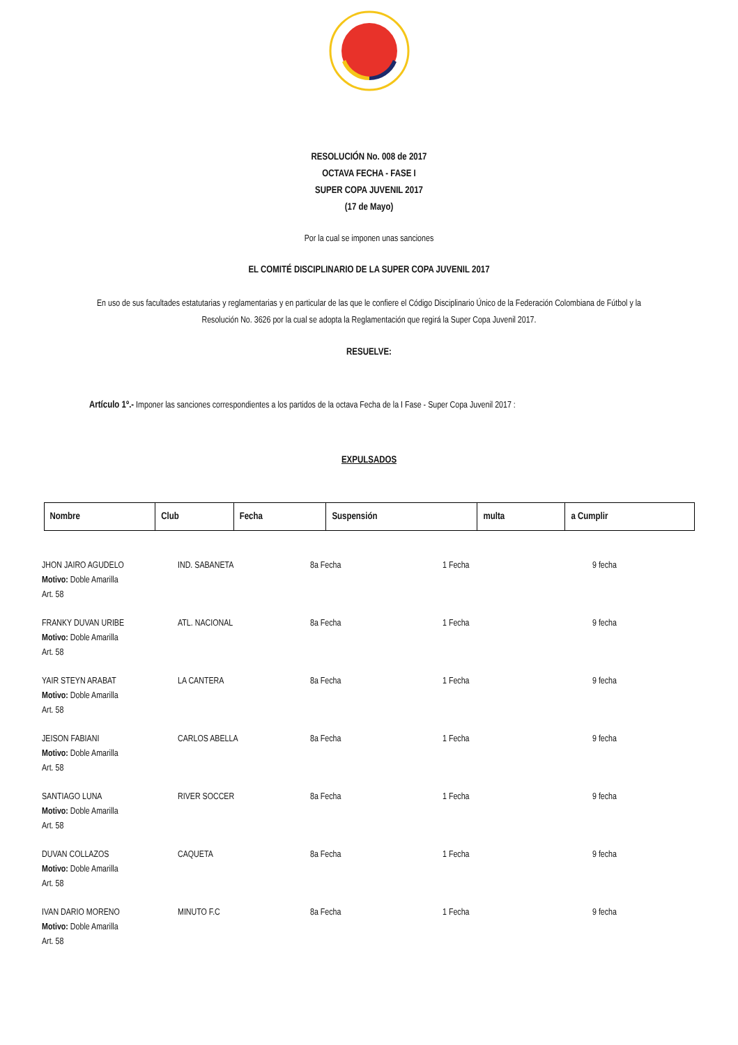RESOLUCIÓN No. 008 de 2017
OCTAVA FECHA - FASE I
SUPER COPA JUVENIL 2017
(17 de Mayo)
Por la cual se imponen unas sanciones
EL COMITÉ DISCIPLINARIO DE LA SUPER COPA JUVENIL 2017
En uso de sus facultades estatutarias y reglamentarias y en particular de las que le confiere el Código Disciplinario Único de la Federación Colombiana de Fútbol y la Resolución No. 3626 por la cual se adopta la Reglamentación que regirá la Super Copa Juvenil 2017.
RESUELVE:
Artículo 1º.- Imponer las sanciones correspondientes a los partidos de la octava Fecha de la I Fase - Super Copa Juvenil 2017 :
EXPULSADOS
| Nombre | Club | Fecha | Suspensión | multa | a Cumplir |
| --- | --- | --- | --- | --- | --- |
| JHON JAIRO AGUDELO Motivo: Doble Amarilla Art. 58 | IND. SABANETA | 8a Fecha | 1 Fecha | 9 fecha |
| FRANKY DUVAN URIBE Motivo: Doble Amarilla Art. 58 | ATL. NACIONAL | 8a Fecha | 1 Fecha | 9 fecha |
| YAIR STEYN ARABAT Motivo: Doble Amarilla Art. 58 | LA CANTERA | 8a Fecha | 1 Fecha | 9 fecha |
| JEISON FABIANI Motivo: Doble Amarilla Art. 58 | CARLOS ABELLA | 8a Fecha | 1 Fecha | 9 fecha |
| SANTIAGO LUNA Motivo: Doble Amarilla Art. 58 | RIVER SOCCER | 8a Fecha | 1 Fecha | 9 fecha |
| DUVAN COLLAZOS Motivo: Doble Amarilla Art. 58 | CAQUETA | 8a Fecha | 1 Fecha | 9 fecha |
| IVAN DARIO MORENO Motivo: Doble Amarilla Art. 58 | MINUTO F.C | 8a Fecha | 1 Fecha | 9 fecha |